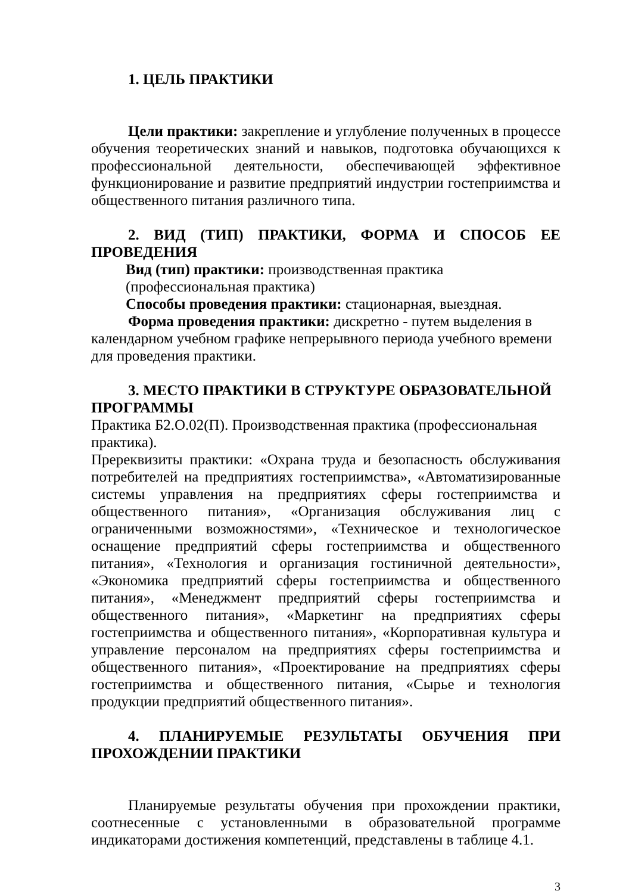1. ЦЕЛЬ ПРАКТИКИ
Цели практики: закрепление и углубление полученных в процессе обучения теоретических знаний и навыков, подготовка обучающихся к профессиональной деятельности, обеспечивающей эффективное функционирование и развитие предприятий индустрии гостеприимства и общественного питания различного типа.
2. ВИД (ТИП) ПРАКТИКИ, ФОРМА И СПОСОБ ЕЕ ПРОВЕДЕНИЯ
Вид (тип) практики: производственная практика (профессиональная практика)
Способы проведения практики: стационарная, выездная.
Форма проведения практики: дискретно - путем выделения в календарном учебном графике непрерывного периода учебного времени для проведения практики.
3. МЕСТО ПРАКТИКИ В СТРУКТУРЕ ОБРАЗОВАТЕЛЬНОЙ ПРОГРАММЫ
Практика Б2.О.02(П). Производственная практика (профессиональная практика).
Пререквизиты практики: «Охрана труда и безопасность обслуживания потребителей на предприятиях гостеприимства», «Автоматизированные системы управления на предприятиях сферы гостеприимства и общественного питания», «Организация обслуживания лиц с ограниченными возможностями», «Техническое и технологическое оснащение предприятий сферы гостеприимства и общественного питания», «Технология и организация гостиничной деятельности», «Экономика предприятий сферы гостеприимства и общественного питания», «Менеджмент предприятий сферы гостеприимства и общественного питания», «Маркетинг на предприятиях сферы гостеприимства и общественного питания», «Корпоративная культура и управление персоналом на предприятиях сферы гостеприимства и общественного питания», «Проектирование на предприятиях сферы гостеприимства и общественного питания, «Сырье и технология продукции предприятий общественного питания».
4. ПЛАНИРУЕМЫЕ РЕЗУЛЬТАТЫ ОБУЧЕНИЯ ПРИ ПРОХОЖДЕНИИ ПРАКТИКИ
Планируемые результаты обучения при прохождении практики, соотнесенные с установленными в образовательной программе индикаторами достижения компетенций, представлены в таблице 4.1.
3